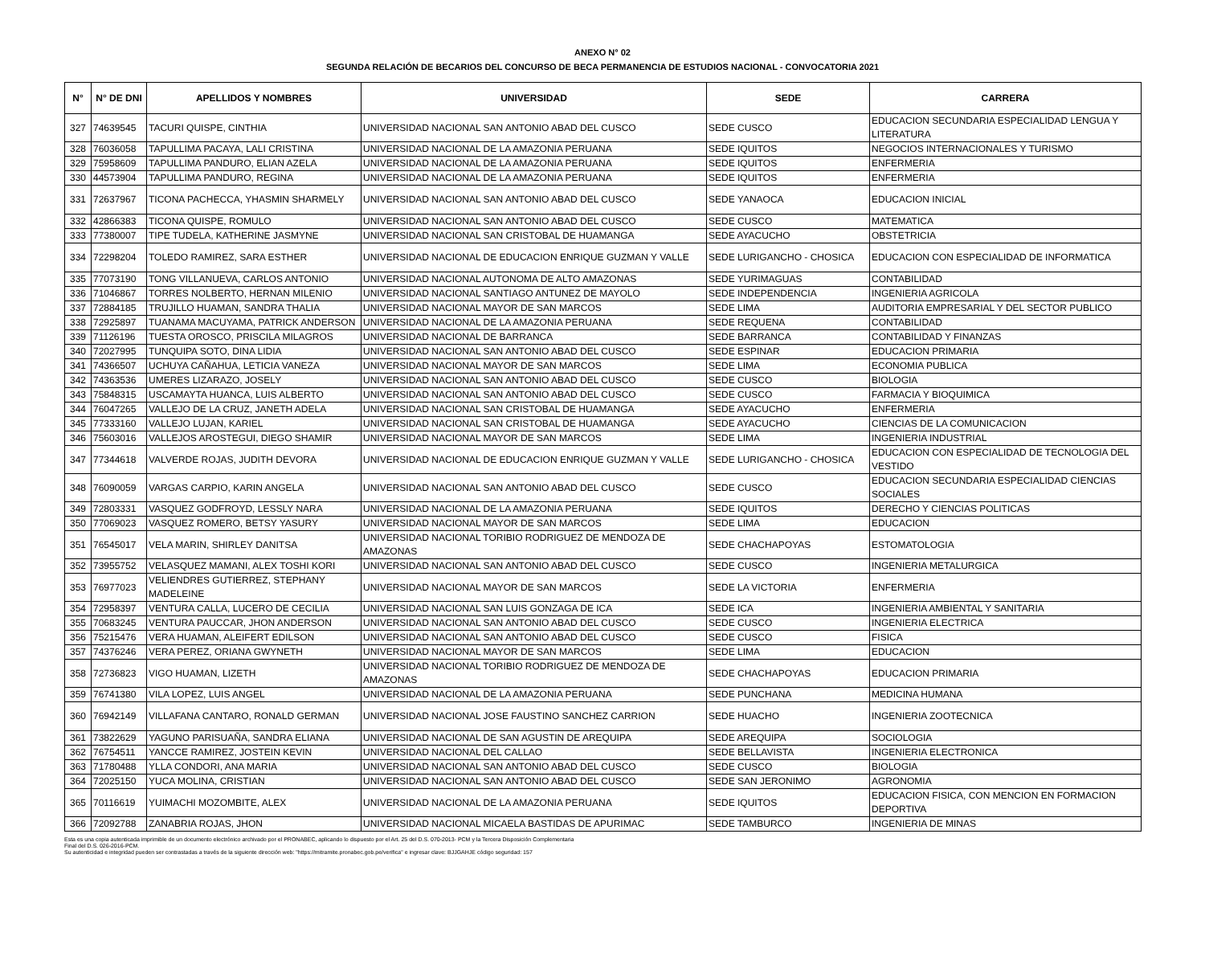ANEXO N° 02
SEGUNDA RELACIÓN DE BECARIOS DEL CONCURSO DE BECA PERMANENCIA DE ESTUDIOS NACIONAL - CONVOCATORIA 2021
| N° | N° DE DNI | APELLIDOS Y NOMBRES | UNIVERSIDAD | SEDE | CARRERA |
| --- | --- | --- | --- | --- | --- |
| 327 | 74639545 | TACURI QUISPE, CINTHIA | UNIVERSIDAD NACIONAL SAN ANTONIO ABAD DEL CUSCO | SEDE CUSCO | EDUCACION SECUNDARIA ESPECIALIDAD LENGUA Y LITERATURA |
| 328 | 76036058 | TAPULLIMA PACAYA, LALI CRISTINA | UNIVERSIDAD NACIONAL DE LA AMAZONIA PERUANA | SEDE IQUITOS | NEGOCIOS INTERNACIONALES Y TURISMO |
| 329 | 75958609 | TAPULLIMA PANDURO, ELIAN AZELA | UNIVERSIDAD NACIONAL DE LA AMAZONIA PERUANA | SEDE IQUITOS | ENFERMERIA |
| 330 | 44573904 | TAPULLIMA PANDURO, REGINA | UNIVERSIDAD NACIONAL DE LA AMAZONIA PERUANA | SEDE IQUITOS | ENFERMERIA |
| 331 | 72637967 | TICONA PACHECCA, YHASMIN SHARMELY | UNIVERSIDAD NACIONAL SAN ANTONIO ABAD DEL CUSCO | SEDE YANAOCA | EDUCACION INICIAL |
| 332 | 42866383 | TICONA QUISPE, ROMULO | UNIVERSIDAD NACIONAL SAN ANTONIO ABAD DEL CUSCO | SEDE CUSCO | MATEMATICA |
| 333 | 77380007 | TIPE TUDELA, KATHERINE JASMYNE | UNIVERSIDAD NACIONAL SAN CRISTOBAL DE HUAMANGA | SEDE AYACUCHO | OBSTETRICIA |
| 334 | 72298204 | TOLEDO RAMIREZ, SARA ESTHER | UNIVERSIDAD NACIONAL DE EDUCACION ENRIQUE GUZMAN Y VALLE | SEDE LURIGANCHO - CHOSICA | EDUCACION CON ESPECIALIDAD DE INFORMATICA |
| 335 | 77073190 | TONG VILLANUEVA, CARLOS ANTONIO | UNIVERSIDAD NACIONAL AUTONOMA DE ALTO AMAZONAS | SEDE YURIMAGUAS | CONTABILIDAD |
| 336 | 71046867 | TORRES NOLBERTO, HERNAN MILENIO | UNIVERSIDAD NACIONAL SANTIAGO ANTUNEZ DE MAYOLO | SEDE INDEPENDENCIA | INGENIERIA AGRICOLA |
| 337 | 72884185 | TRUJILLO HUAMAN, SANDRA THALIA | UNIVERSIDAD NACIONAL MAYOR DE SAN MARCOS | SEDE LIMA | AUDITORIA EMPRESARIAL Y DEL SECTOR PUBLICO |
| 338 | 72925897 | TUANAMA MACUYAMA, PATRICK ANDERSON | UNIVERSIDAD NACIONAL DE LA AMAZONIA PERUANA | SEDE REQUENA | CONTABILIDAD |
| 339 | 71126196 | TUESTA OROSCO, PRISCILA MILAGROS | UNIVERSIDAD NACIONAL DE BARRANCA | SEDE BARRANCA | CONTABILIDAD Y FINANZAS |
| 340 | 72027995 | TUNQUIPA SOTO, DINA LIDIA | UNIVERSIDAD NACIONAL SAN ANTONIO ABAD DEL CUSCO | SEDE ESPINAR | EDUCACION PRIMARIA |
| 341 | 74366507 | UCHUYA CAÑAHUA, LETICIA VANEZA | UNIVERSIDAD NACIONAL MAYOR DE SAN MARCOS | SEDE LIMA | ECONOMIA PUBLICA |
| 342 | 74363536 | UMERES LIZARAZO, JOSELY | UNIVERSIDAD NACIONAL SAN ANTONIO ABAD DEL CUSCO | SEDE CUSCO | BIOLOGIA |
| 343 | 75848315 | USCAMAYTA HUANCA, LUIS ALBERTO | UNIVERSIDAD NACIONAL SAN ANTONIO ABAD DEL CUSCO | SEDE CUSCO | FARMACIA Y BIOQUIMICA |
| 344 | 76047265 | VALLEJO DE LA CRUZ, JANETH ADELA | UNIVERSIDAD NACIONAL SAN CRISTOBAL DE HUAMANGA | SEDE AYACUCHO | ENFERMERIA |
| 345 | 77333160 | VALLEJO LUJAN, KARIEL | UNIVERSIDAD NACIONAL SAN CRISTOBAL DE HUAMANGA | SEDE AYACUCHO | CIENCIAS DE LA COMUNICACION |
| 346 | 75603016 | VALLEJOS AROSTEGUI, DIEGO SHAMIR | UNIVERSIDAD NACIONAL MAYOR DE SAN MARCOS | SEDE LIMA | INGENIERIA INDUSTRIAL |
| 347 | 77344618 | VALVERDE ROJAS, JUDITH DEVORA | UNIVERSIDAD NACIONAL DE EDUCACION ENRIQUE GUZMAN Y VALLE | SEDE LURIGANCHO - CHOSICA | EDUCACION CON ESPECIALIDAD DE TECNOLOGIA DEL VESTIDO |
| 348 | 76090059 | VARGAS CARPIO, KARIN ANGELA | UNIVERSIDAD NACIONAL SAN ANTONIO ABAD DEL CUSCO | SEDE CUSCO | EDUCACION SECUNDARIA ESPECIALIDAD CIENCIAS SOCIALES |
| 349 | 72803331 | VASQUEZ GODFROYD, LESSLY NARA | UNIVERSIDAD NACIONAL DE LA AMAZONIA PERUANA | SEDE IQUITOS | DERECHO Y CIENCIAS POLITICAS |
| 350 | 77069023 | VASQUEZ ROMERO, BETSY YASURY | UNIVERSIDAD NACIONAL MAYOR DE SAN MARCOS | SEDE LIMA | EDUCACION |
| 351 | 76545017 | VELA MARIN, SHIRLEY DANITSA | UNIVERSIDAD NACIONAL TORIBIO RODRIGUEZ DE MENDOZA DE AMAZONAS | SEDE CHACHAPOYAS | ESTOMATOLOGIA |
| 352 | 73955752 | VELASQUEZ MAMANI, ALEX TOSHI KORI | UNIVERSIDAD NACIONAL SAN ANTONIO ABAD DEL CUSCO | SEDE CUSCO | INGENIERIA METALURGICA |
| 353 | 76977023 | VELIENDRES GUTIERREZ, STEPHANY MADELEINE | UNIVERSIDAD NACIONAL MAYOR DE SAN MARCOS | SEDE LA VICTORIA | ENFERMERIA |
| 354 | 72958397 | VENTURA CALLA, LUCERO DE CECILIA | UNIVERSIDAD NACIONAL SAN LUIS GONZAGA DE ICA | SEDE ICA | INGENIERIA AMBIENTAL Y SANITARIA |
| 355 | 70683245 | VENTURA PAUCCAR, JHON ANDERSON | UNIVERSIDAD NACIONAL SAN ANTONIO ABAD DEL CUSCO | SEDE CUSCO | INGENIERIA ELECTRICA |
| 356 | 75215476 | VERA HUAMAN, ALEIFERT EDILSON | UNIVERSIDAD NACIONAL SAN ANTONIO ABAD DEL CUSCO | SEDE CUSCO | FISICA |
| 357 | 74376246 | VERA PEREZ, ORIANA GWYNETH | UNIVERSIDAD NACIONAL MAYOR DE SAN MARCOS | SEDE LIMA | EDUCACION |
| 358 | 72736823 | VIGO HUAMAN, LIZETH | UNIVERSIDAD NACIONAL TORIBIO RODRIGUEZ DE MENDOZA DE AMAZONAS | SEDE CHACHAPOYAS | EDUCACION PRIMARIA |
| 359 | 76741380 | VILA LOPEZ, LUIS ANGEL | UNIVERSIDAD NACIONAL DE LA AMAZONIA PERUANA | SEDE PUNCHANA | MEDICINA HUMANA |
| 360 | 76942149 | VILLAFANA CANTARO, RONALD GERMAN | UNIVERSIDAD NACIONAL JOSE FAUSTINO SANCHEZ CARRION | SEDE HUACHO | INGENIERIA ZOOTECNICA |
| 361 | 73822629 | YAGUNO PARISUAÑA, SANDRA ELIANA | UNIVERSIDAD NACIONAL DE SAN AGUSTIN DE AREQUIPA | SEDE AREQUIPA | SOCIOLOGIA |
| 362 | 76754511 | YANCCE RAMIREZ, JOSTEIN KEVIN | UNIVERSIDAD NACIONAL DEL CALLAO | SEDE BELLAVISTA | INGENIERIA ELECTRONICA |
| 363 | 71780488 | YLLA CONDORI, ANA MARIA | UNIVERSIDAD NACIONAL SAN ANTONIO ABAD DEL CUSCO | SEDE CUSCO | BIOLOGIA |
| 364 | 72025150 | YUCA MOLINA, CRISTIAN | UNIVERSIDAD NACIONAL SAN ANTONIO ABAD DEL CUSCO | SEDE SAN JERONIMO | AGRONOMIA |
| 365 | 70116619 | YUIMACHI MOZOMBITE, ALEX | UNIVERSIDAD NACIONAL DE LA AMAZONIA PERUANA | SEDE IQUITOS | EDUCACION FISICA, CON MENCION EN FORMACION DEPORTIVA |
| 366 | 72092788 | ZANABRIA ROJAS, JHON | UNIVERSIDAD NACIONAL MICAELA BASTIDAS DE APURIMAC | SEDE TAMBURCO | INGENIERIA DE MINAS |
Esta es una copia autenticada imprimible de un documento electrónico archivado por el PRONABEC, aplicando lo dispuesto por el Art. 25 del D.S. 070-2013- PCM y la Tercera Disposición Complementaria
Final del D.S. 026-2016-PCM.
Su autenticidad e integridad pueden ser contrastadas a través de la siguiente dirección web: "https://mitramite.pronabec.gob.pe/verifica" e ingresar clave: BJJGAHJE código seguridad: 157